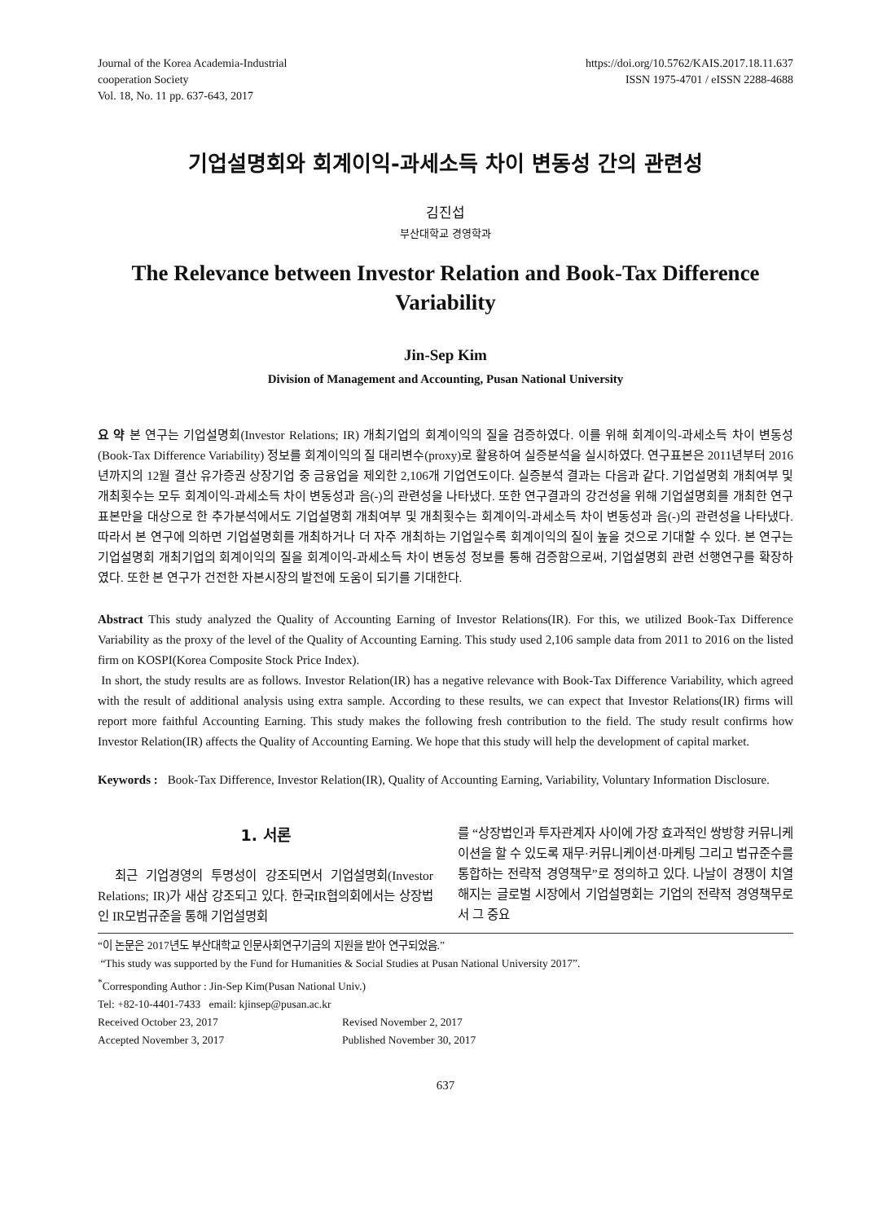Journal of the Korea Academia-Industrial
cooperation Society
Vol. 18, No. 11 pp. 637-643, 2017
https://doi.org/10.5762/KAIS.2017.18.11.637
ISSN 1975-4701 / eISSN 2288-4688
기업설명회와 회계이익-과세소득 차이 변동성 간의 관련성
김진섭
부산대학교 경영학과
The Relevance between Investor Relation and Book-Tax Difference Variability
Jin-Sep Kim
Division of Management and Accounting, Pusan National University
요 약 본 연구는 기업설명회(Investor Relations; IR) 개최기업의 회계이익의 질을 검증하였다. 이를 위해 회계이익-과세소득 차이 변동성(Book-Tax Difference Variability) 정보를 회계이익의 질 대리변수(proxy)로 활용하여 실증분석을 실시하였다. 연구표본은 2011년부터 2016년까지의 12월 결산 유가증권 상장기업 중 금융업을 제외한 2,106개 기업연도이다. 실증분석 결과는 다음과 같다. 기업설명회 개최여부 및 개최횟수는 모두 회계이익-과세소득 차이 변동성과 음(-)의 관련성을 나타냈다. 또한 연구결과의 강건성을 위해 기업설명회를 개최한 연구표본만을 대상으로 한 추가분석에서도 기업설명회 개최여부 및 개최횟수는 회계이익-과세소득 차이 변동성과 음(-)의 관련성을 나타냈다. 따라서 본 연구에 의하면 기업설명회를 개최하거나 더 자주 개최하는 기업일수록 회계이익의 질이 높을 것으로 기대할 수 있다. 본 연구는 기업설명회 개최기업의 회계이익의 질을 회계이익-과세소득 차이 변동성 정보를 통해 검증함으로써, 기업설명회 관련 선행연구를 확장하였다. 또한 본 연구가 건전한 자본시장의 발전에 도움이 되기를 기대한다.
Abstract This study analyzed the Quality of Accounting Earning of Investor Relations(IR). For this, we utilized Book-Tax Difference Variability as the proxy of the level of the Quality of Accounting Earning. This study used 2,106 sample data from 2011 to 2016 on the listed firm on KOSPI(Korea Composite Stock Price Index).
In short, the study results are as follows. Investor Relation(IR) has a negative relevance with Book-Tax Difference Variability, which agreed with the result of additional analysis using extra sample. According to these results, we can expect that Investor Relations(IR) firms will report more faithful Accounting Earning. This study makes the following fresh contribution to the field. The study result confirms how Investor Relation(IR) affects the Quality of Accounting Earning. We hope that this study will help the development of capital market.
Keywords : Book-Tax Difference, Investor Relation(IR), Quality of Accounting Earning, Variability, Voluntary Information Disclosure.
1. 서론
최근 기업경영의 투명성이 강조되면서 기업설명회(Investor Relations; IR)가 새삼 강조되고 있다. 한국IR협의회에서는 상장법인 IR모범규준을 통해 기업설명회
를 “상장법인과 투자관계자 사이에 가장 효과적인 쌍방향 커뮤니케이션을 할 수 있도록 재무·커뮤니케이션·마케팅 그리고 법규준수를 통합하는 전략적 경영책무”로 정의하고 있다. 나날이 경쟁이 치열해지는 글로벌 시장에서 기업설명회는 기업의 전략적 경영책무로서 그 중요
“이 논문은 2017년도 부산대학교 인문사회연구기금의 지원을 받아 연구되었음.”
“This study was supported by the Fund for Humanities & Social Studies at Pusan National University 2017”.
<sup>*</sup> Corresponding Author : Jin-Sep Kim(Pusan National Univ.)
Tel: +82-10-4401-7433 email: kjinsep@pusan.ac.kr
Received October 23, 2017 Revised November 2, 2017
Accepted November 3, 2017 Published November 30, 2017
637